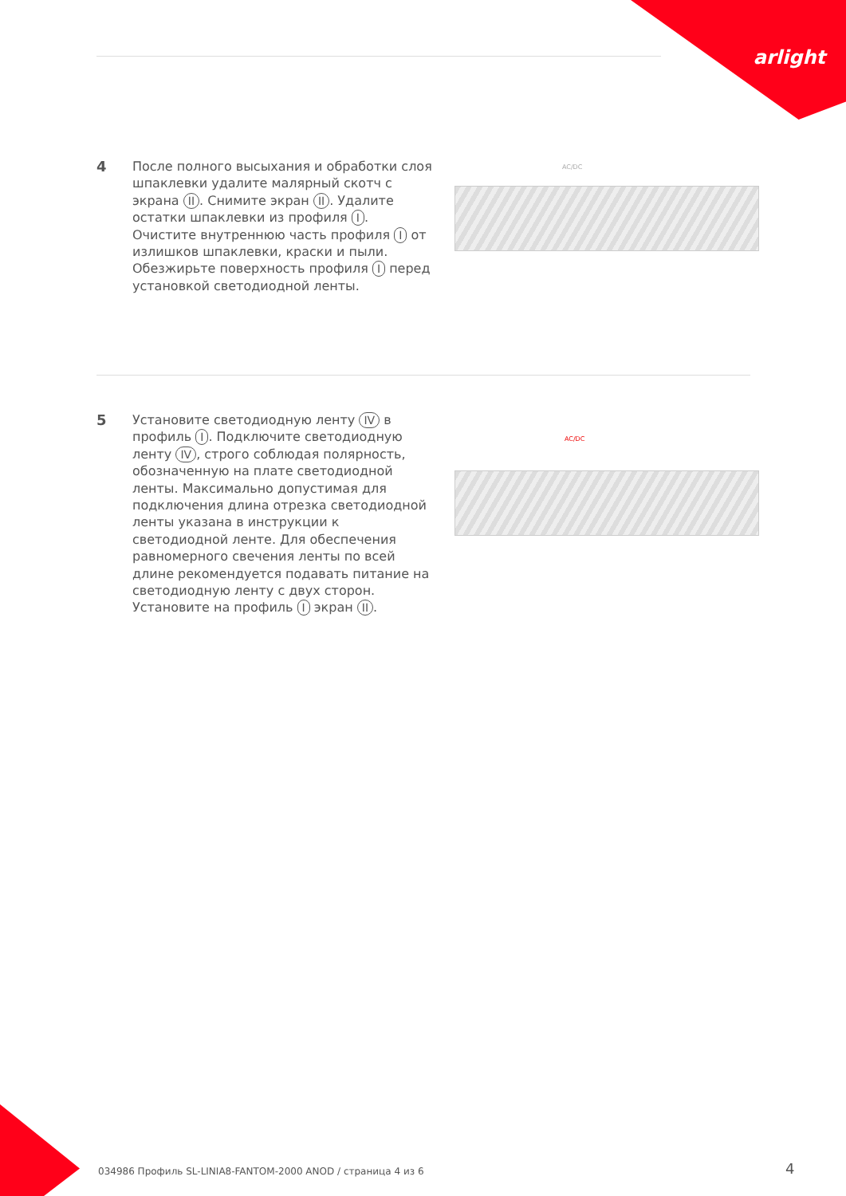arlight
4
После полного высыхания и обработки слоя шпаклевки удалите малярный скотч с экрана II. Снимите экран II. Удалите остатки шпаклевки из профиля I. Очистите внутреннюю часть профиля I от излишков шпаклевки, краски и пыли. Обезжирьте поверхность профиля I перед установкой светодиодной ленты.
AC/DC
5
Установите светодиодную ленту IV в профиль I. Подключите светодиодную ленту IV, строго соблюдая полярность, обозначенную на плате светодиодной ленты. Максимально допустимая для подключения длина отрезка светодиодной ленты указана в инструкции к светодиодной ленте. Для обеспечения равномерного свечения ленты по всей длине рекомендуется подавать питание на светодиодную ленту с двух сторон. Установите на профиль I экран II.
AC/DC
034986 Профиль SL-LINIA8-FANTOM-2000 ANOD / страница 4 из 6
4